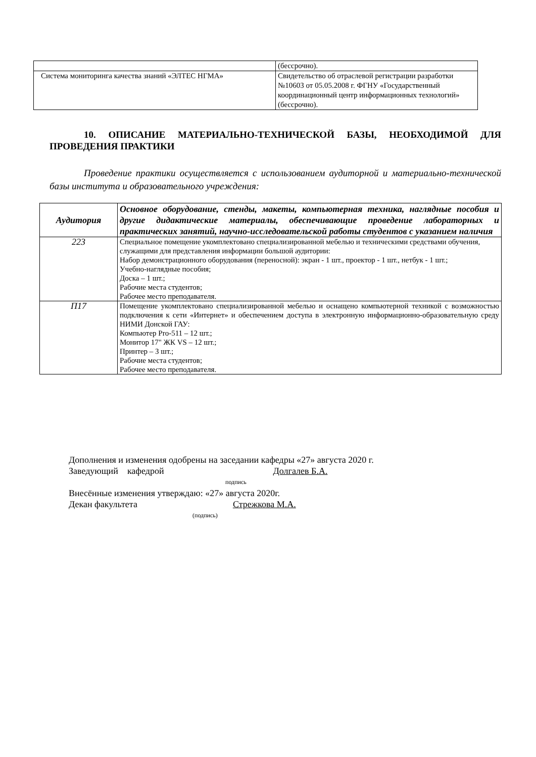| | (бессрочно). |
| Система мониторинга качества знаний «ЭЛТЕС НГМА» | Свидетельство об отраслевой регистрации разработки №10603 от 05.05.2008 г. ФГНУ «Государственный координационный центр информационных технологий» (бессрочно). |
10. ОПИСАНИЕ МАТЕРИАЛЬНО-ТЕХНИЧЕСКОЙ БАЗЫ, НЕОБХОДИМОЙ ДЛЯ ПРОВЕДЕНИЯ ПРАКТИКИ
Проведение практики осуществляется с использованием аудиторной и материально-технической базы института и образовательного учреждения:
| Аудитория | Основное оборудование, стенды, макеты, компьютерная техника, наглядные пособия и другие дидактические материалы, обеспечивающие проведение лабораторных и практических занятий, научно-исследовательской работы студентов с указанием наличия |
| --- | --- |
| 223 | Специальное помещение укомплектовано специализированной мебелью и техническими средствами обучения, служащими для представления информации большой аудитории: Набор демонстрационного оборудования (переносной): экран - 1 шт., проектор - 1 шт., нетбук - 1 шт.; Учебно-наглядные пособия; Доска – 1 шт.; Рабочие места студентов; Рабочее место преподавателя. |
| П17 | Помещение укомплектовано специализированной мебелью и оснащено компьютерной техникой с возможностью подключения к сети «Интернет» и обеспечением доступа в электронную информационно-образовательную среду НИМИ Донской ГАУ: Компьютер Pro-511 – 12 шт.; Монитор 17" ЖК VS – 12 шт.; Принтер – 3 шт.; Рабочие места студентов; Рабочее место преподавателя. |
Дополнения и изменения одобрены на заседании кафедры «27» августа 2020 г.
Заведующий кафедрой Долгалев Б.А.
подпись
Внесённые изменения утверждаю: «27» августа 2020г.
Декан факультета Стрежкова М.А.
(подпись)